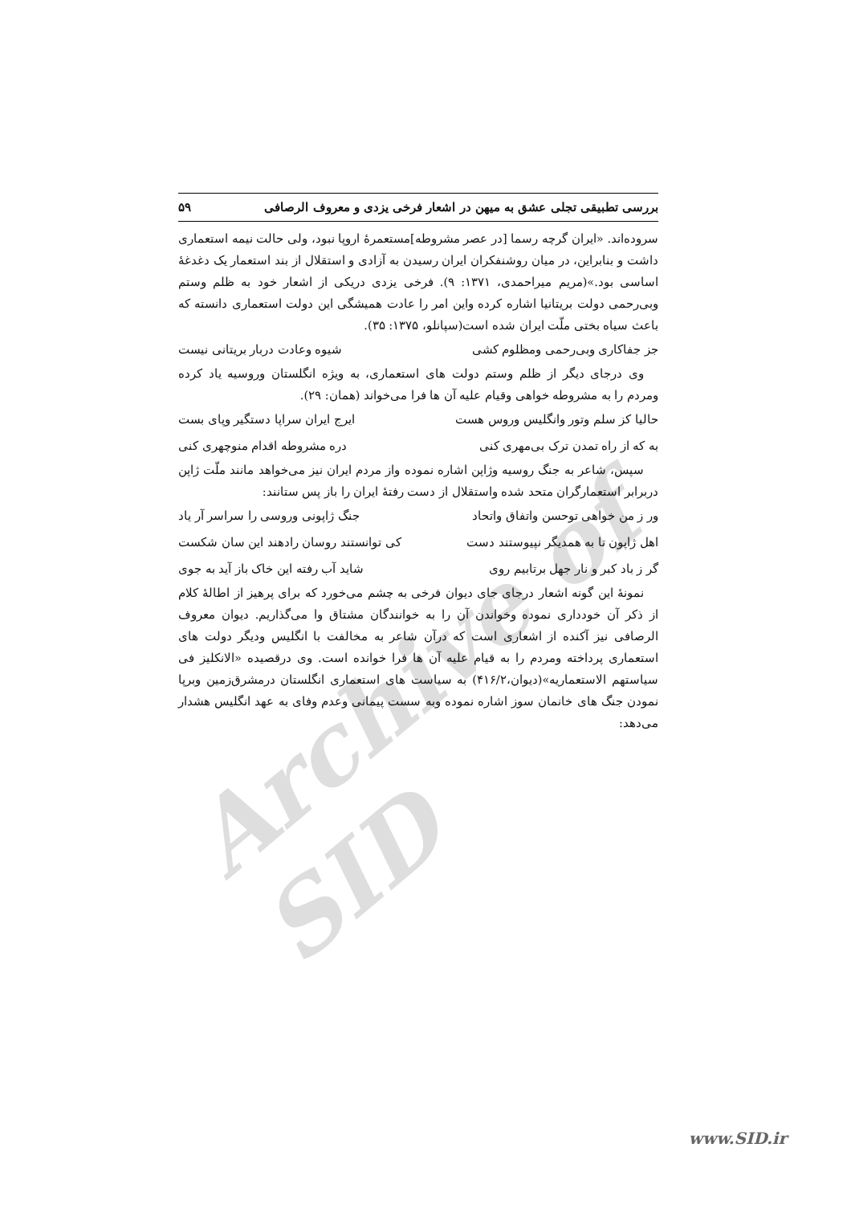Archive of SID
بررسی تطبیقی تجلی عشق به میهن در اشعار فرخی یزدی و معروف الرصافی ۵۹
سروده‌اند. «ایران گرچه رسما [در عصر مشروطه]مستعمرهٔ اروپا نبود، ولی حالت نیمه استعماری داشت و بنابراین، در میان روشنفکران ایران رسیدن به آزادی و استقلال از بند استعمار یک دغدغهٔ اساسی بود.»(مریم میراحمدی، ۱۳۷۱: ۹). فرخی یزدی دریکی از اشعار خود به ظلم وستم وبی‌رحمی دولت بریتانیا اشاره کرده واین امر را عادت همیشگی این دولت استعماری دانسته که باعث سیاه بختی ملّت ایران شده است(سپانلو، ۱۳۷۵: ۳۵).
جز جفاکاری وبی‌رحمی ومظلوم کشی شیوه وعادت دربار بریتانی نیست
وی درجای دیگر از ظلم وستم دولت های استعماری، به ویژه انگلستان وروسیه یاد کرده ومردم را به مشروطه خواهی وقیام علیه آن ها فرا می‌خواند (همان: ۲۹).
حالیا کز سلم وتور وانگلیس وروس هست ایرج ایران سراپا دستگیر وپای بست
به که از راه تمدن ترک بی‌مهری کنی دره مشروطه اقدام منوچهری کنی
سپس، شاعر به جنگ روسیه وژاپن اشاره نموده واز مردم ایران نیز می‌خواهد مانند ملّت ژاپن دربرابر استعمارگران متحد شده واستقلال از دست رفتهٔ ایران را باز پس ستانند:
ور ز من خواهی توحسن واتفاق واتحاد جنگ ژاپونی وروسی را سراسر آر یاد
اهل ژاپون تا به همدیگر نپیوستند دست کی توانستند روسان رادهند این سان شکست
گر ز باد کبر و نار جهل برتابیم روی شاید آب رفته این خاک باز آید به جوی
نمونهٔ این گونه اشعار درجای جای دیوان فرخی به چشم می‌خورد که برای پرهیز از اطالهٔ کلام از ذکر آن خودداری نموده وخواندن آن را به خوانندگان مشتاق وا می‌گذاریم. دیوان معروف الرصافی نیز آکنده از اشعاری است که درآن شاعر به مخالفت با انگلیس ودیگر دولت های استعماری پرداخته ومردم را به قیام علیه آن ها فرا خوانده است. وی درقصیده «الانکلیز فی سیاستهم الاستعماریه»(دیوان،۴۱۶/۲) به سیاست های استعماری انگلستان درمشرق‌زمین وبرپا نمودن جنگ های خانمان سوز اشاره نموده وبه سست پیمانی وعدم وفای به عهد انگلیس هشدار می‌دهد:
www.SID.ir